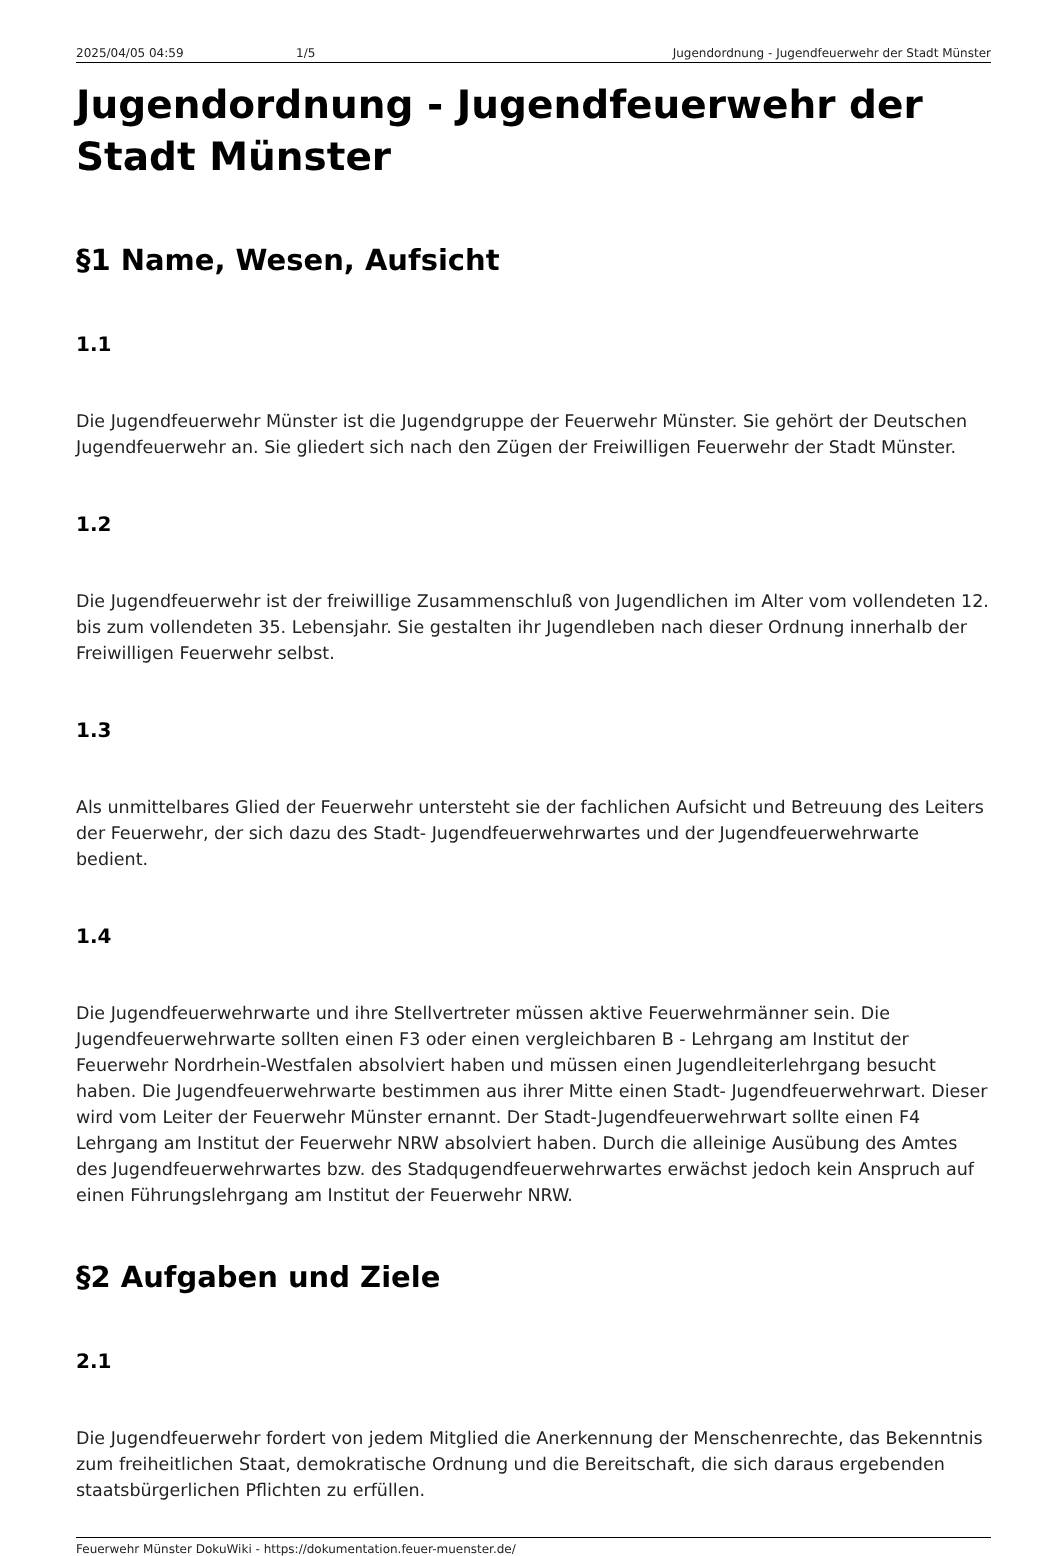2025/04/05 04:59 1/5 Jugendordnung - Jugendfeuerwehr der Stadt Münster
Jugendordnung - Jugendfeuerwehr der Stadt Münster
§1 Name, Wesen, Aufsicht
1.1
Die Jugendfeuerwehr Münster ist die Jugendgruppe der Feuerwehr Münster. Sie gehört der Deutschen Jugendfeuerwehr an. Sie gliedert sich nach den Zügen der Freiwilligen Feuerwehr der Stadt Münster.
1.2
Die Jugendfeuerwehr ist der freiwillige Zusammenschluß von Jugendlichen im Alter vom vollendeten 12. bis zum vollendeten 35. Lebensjahr. Sie gestalten ihr Jugendleben nach dieser Ordnung innerhalb der Freiwilligen Feuerwehr selbst.
1.3
Als unmittelbares Glied der Feuerwehr untersteht sie der fachlichen Aufsicht und Betreuung des Leiters der Feuerwehr, der sich dazu des Stadt- Jugendfeuerwehrwartes und der Jugendfeuerwehrwarte bedient.
1.4
Die Jugendfeuerwehrwarte und ihre Stellvertreter müssen aktive Feuerwehrmänner sein. Die Jugendfeuerwehrwarte sollten einen F3 oder einen vergleichbaren B - Lehrgang am Institut der Feuerwehr Nordrhein-Westfalen absolviert haben und müssen einen Jugendleiterlehrgang besucht haben. Die Jugendfeuerwehrwarte bestimmen aus ihrer Mitte einen Stadt- Jugendfeuerwehrwart. Dieser wird vom Leiter der Feuerwehr Münster ernannt. Der Stadt-Jugendfeuerwehrwart sollte einen F4 Lehrgang am Institut der Feuerwehr NRW absolviert haben. Durch die alleinige Ausübung des Amtes des Jugendfeuerwehrwartes bzw. des Stadqugendfeuerwehrwartes erwächst jedoch kein Anspruch auf einen Führungslehrgang am Institut der Feuerwehr NRW.
§2 Aufgaben und Ziele
2.1
Die Jugendfeuerwehr fordert von jedem Mitglied die Anerkennung der Menschenrechte, das Bekenntnis zum freiheitlichen Staat, demokratische Ordnung und die Bereitschaft, die sich daraus ergebenden staatsbürgerlichen Pflichten zu erfüllen.
Feuerwehr Münster DokuWiki - https://dokumentation.feuer-muenster.de/